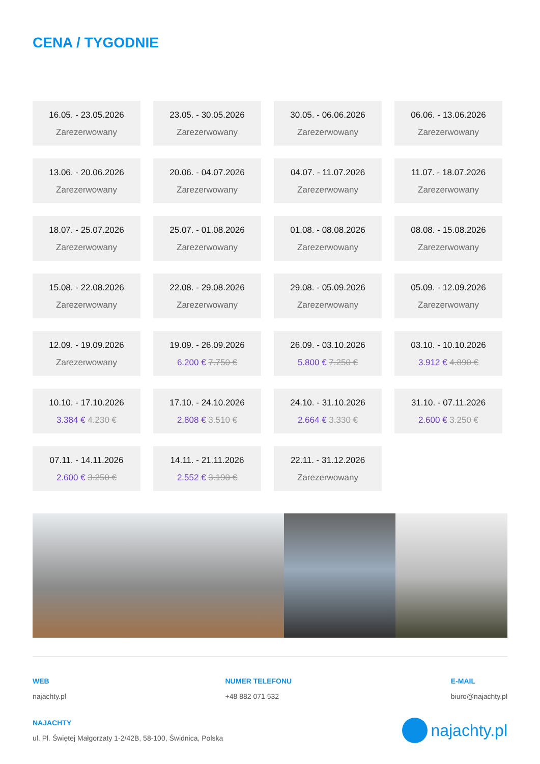CENA / TYGODNIE
16.05. - 23.05.2026
Zarezerwowany
23.05. - 30.05.2026
Zarezerwowany
30.05. - 06.06.2026
Zarezerwowany
06.06. - 13.06.2026
Zarezerwowany
13.06. - 20.06.2026
Zarezerwowany
20.06. - 04.07.2026
Zarezerwowany
04.07. - 11.07.2026
Zarezerwowany
11.07. - 18.07.2026
Zarezerwowany
18.07. - 25.07.2026
Zarezerwowany
25.07. - 01.08.2026
Zarezerwowany
01.08. - 08.08.2026
Zarezerwowany
08.08. - 15.08.2026
Zarezerwowany
15.08. - 22.08.2026
Zarezerwowany
22.08. - 29.08.2026
Zarezerwowany
29.08. - 05.09.2026
Zarezerwowany
05.09. - 12.09.2026
Zarezerwowany
12.09. - 19.09.2026
Zarezerwowany
19.09. - 26.09.2026
6.200 € 7.750 €
26.09. - 03.10.2026
5.800 € 7.250 €
03.10. - 10.10.2026
3.912 € 4.890 €
10.10. - 17.10.2026
3.384 € 4.230 €
17.10. - 24.10.2026
2.808 € 3.510 €
24.10. - 31.10.2026
2.664 € 3.330 €
31.10. - 07.11.2026
2.600 € 3.250 €
07.11. - 14.11.2026
2.600 € 3.250 €
14.11. - 21.11.2026
2.552 € 3.190 €
22.11. - 31.12.2026
Zarezerwowany
WEB
najachty.pl
NUMER TELEFONU
+48 882 071 532
E-MAIL
biuro@najachty.pl
NAJACHTY
ul. Pl. Świętej Małgorzaty 1-2/42B, 58-100, Świdnica, Polska
najachty.pl